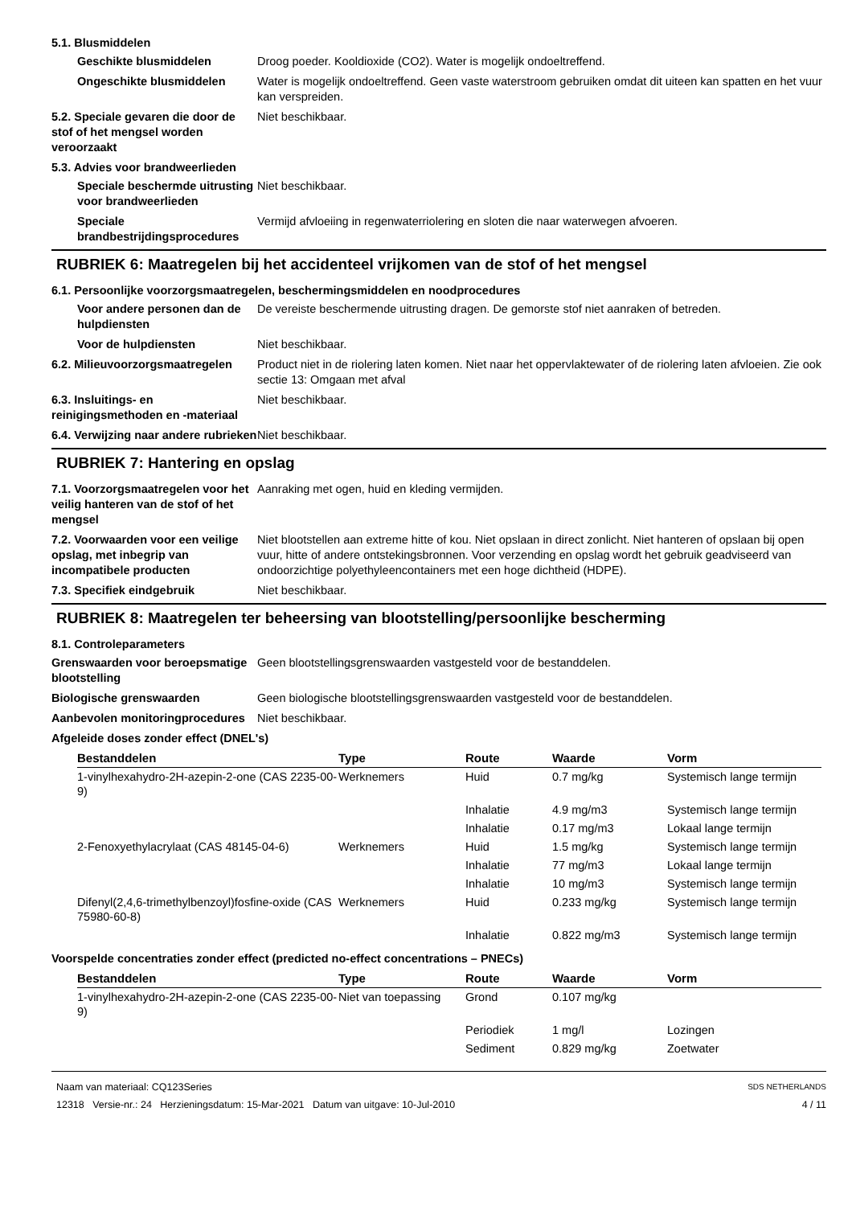5.1. Blusmiddelen
Geschikte blusmiddelen Droog poeder. Kooldioxide (CO2). Water is mogelijk ondoeltreffend.
Ongeschikte blusmiddelen Water is mogelijk ondoeltreffend. Geen vaste waterstroom gebruiken omdat dit uiteen kan spatten en het vuur kan verspreiden.
5.2. Speciale gevaren die door de stof of het mengsel worden veroorzaakt
Niet beschikbaar.
5.3. Advies voor brandweerlieden
Speciale beschermde uitrusting voor brandweerlieden
Niet beschikbaar.
Speciale brandbestrijdingsprocedures
Vermijd afvloeiing in regenwaterriolering en sloten die naar waterwegen afvoeren.
RUBRIEK 6: Maatregelen bij het accidenteel vrijkomen van de stof of het mengsel
6.1. Persoonlijke voorzorgsmaatregelen, beschermingsmiddelen en noodprocedures
Voor andere personen dan de hulpdiensten
De vereiste beschermende uitrusting dragen. De gemorste stof niet aanraken of betreden.
Voor de hulpdiensten Niet beschikbaar.
6.2. Milieuvoorzorgsmaatregelen
Product niet in de riolering laten komen. Niet naar het oppervlaktewater of de riolering laten afvloeien. Zie ook sectie 13: Omgaan met afval
6.3. Insluitings- en reinigingsmethoden en -materiaal
Niet beschikbaar.
6.4. Verwijzing naar andere rubrieken
Niet beschikbaar.
RUBRIEK 7: Hantering en opslag
7.1. Voorzorgsmaatregelen voor het veilig hanteren van de stof of het mengsel
Aanraking met ogen, huid en kleding vermijden.
7.2. Voorwaarden voor een veilige opslag, met inbegrip van incompatibele producten
Niet blootstellen aan extreme hitte of kou. Niet opslaan in direct zonlicht. Niet hanteren of opslaan bij open vuur, hitte of andere ontstekingsbronnen. Voor verzending en opslag wordt het gebruik geadviseerd van ondoorzichtige polyethyleencontainers met een hoge dichtheid (HDPE).
7.3. Specifiek eindgebruik Niet beschikbaar.
RUBRIEK 8: Maatregelen ter beheersing van blootstelling/persoonlijke bescherming
8.1. Controleparameters
Grenswaarden voor beroepsmatige blootstelling
Geen blootstellingsgrenswaarden vastgesteld voor de bestanddelen.
Biologische grenswaarden Geen biologische blootstellingsgrenswaarden vastgesteld voor de bestanddelen.
Aanbevolen monitoringprocedures
Niet beschikbaar.
Afgeleide doses zonder effect (DNEL's)
| Bestanddelen | Type | Route | Waarde | Vorm |
| --- | --- | --- | --- | --- |
| 1-vinylhexahydro-2H-azepin-2-one (CAS 2235-00-9) | Werknemers | Huid | 0.7 mg/kg | Systemisch lange termijn |
| | | Inhalatie | 4.9 mg/m3 | Systemisch lange termijn |
| | | Inhalatie | 0.17 mg/m3 | Lokaal lange termijn |
| 2-Fenoxyethylacrylaat (CAS 48145-04-6) | Werknemers | Huid | 1.5 mg/kg | Systemisch lange termijn |
| | | Inhalatie | 77 mg/m3 | Lokaal lange termijn |
| | | Inhalatie | 10 mg/m3 | Systemisch lange termijn |
| Difenyl(2,4,6-trimethylbenzoyl)fosfine-oxide (CAS 75980-60-8) | Werknemers | Huid | 0.233 mg/kg | Systemisch lange termijn |
| | | Inhalatie | 0.822 mg/m3 | Systemisch lange termijn |
Voorspelde concentraties zonder effect (predicted no-effect concentrations – PNECs)
| Bestanddelen | Type | Route | Waarde | Vorm |
| --- | --- | --- | --- | --- |
| 1-vinylhexahydro-2H-azepin-2-one (CAS 2235-00-9) | Niet van toepassing | Grond | 0.107 mg/kg | |
| | | Periodiek | 1 mg/l | Lozingen |
| | | Sediment | 0.829 mg/kg | Zoetwater |
Naam van materiaal: CQ123Series
12318 Versie-nr.: 24 Herzieningsdatum: 15-Mar-2021 Datum van uitgave: 10-Jul-2010
SDS NETHERLANDS
4 / 11